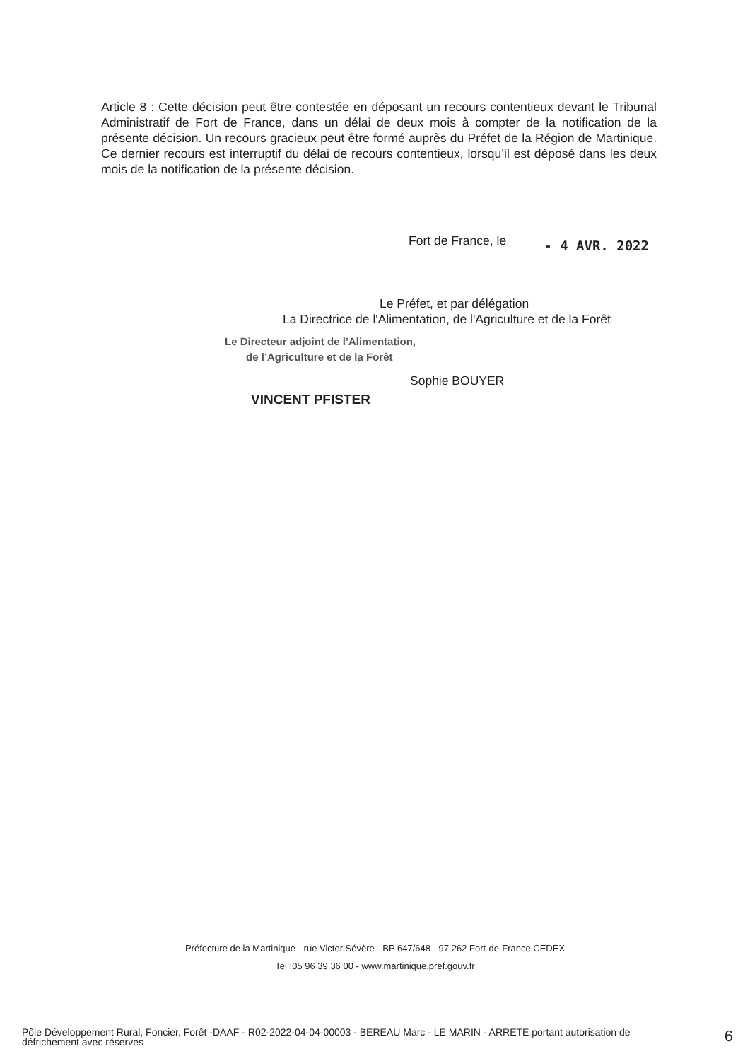Article 8 : Cette décision peut être contestée en déposant un recours contentieux devant le Tribunal Administratif de Fort de France, dans un délai de deux mois à compter de la notification de la présente décision. Un recours gracieux peut être formé auprès du Préfet de la Région de Martinique. Ce dernier recours est interruptif du délai de recours contentieux, lorsqu’il est déposé dans les deux mois de la notification de la présente décision.
Fort de France, le - 4 AVR. 2022
Le Préfet, et par délégation
La Directrice de l'Alimentation, de l'Agriculture et de la Forêt
Le Directeur adjoint de l’Alimentation,
de l’Agriculture et de la Forêt
Sophie BOUYER
VINCENT PFISTER
Préfecture de la Martinique - rue Victor Sévère - BP 647/648 - 97 262 Fort-de-France CEDEX
Tel :05 96 39 36 00 - www.martinique.pref.gouv.fr
Pôle Développement Rural, Foncier, Forêt -DAAF - R02-2022-04-04-00003 - BEREAU Marc - LE MARIN - ARRETE portant autorisation de défrichement avec réserves
6